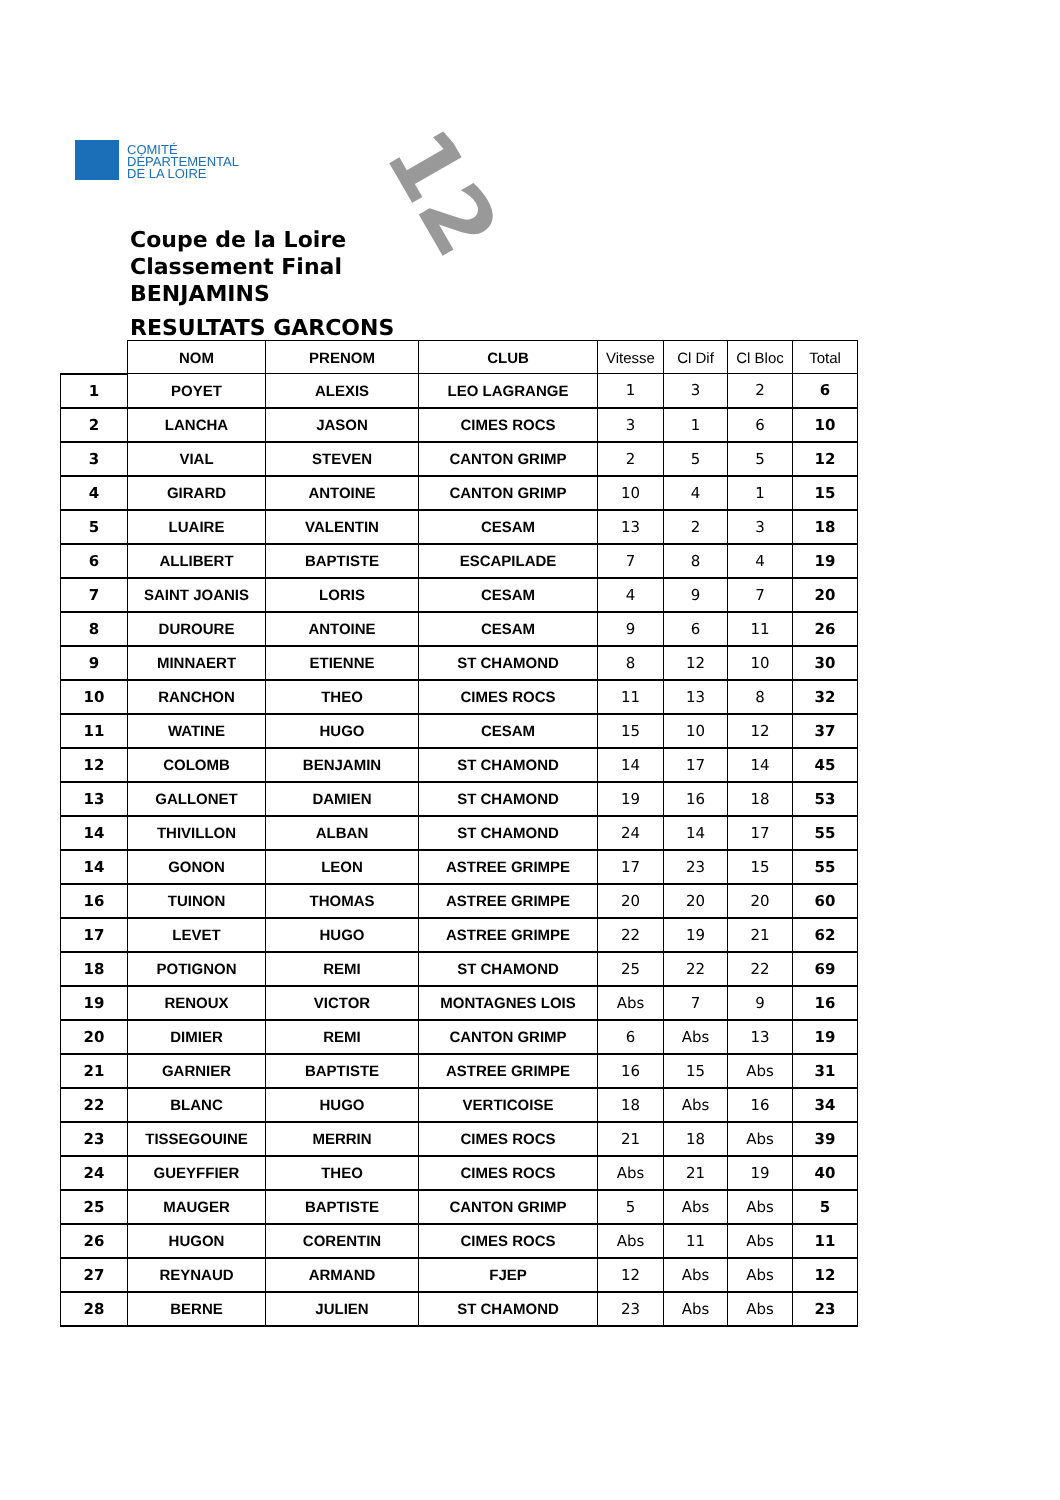COMITÉ
DÉPARTEMENTAL
DE LA LOIRE
12
Coupe de la Loire
Classement Final
BENJAMINS
RESULTATS GARCONS
| | NOM | PRENOM | CLUB | Vitesse | Cl Dif | Cl Bloc | Total |
| --- | --- | --- | --- | --- | --- | --- | --- |
| 1 | POYET | ALEXIS | LEO LAGRANGE | 1 | 3 | 2 | 6 |
| 2 | LANCHA | JASON | CIMES ROCS | 3 | 1 | 6 | 10 |
| 3 | VIAL | STEVEN | CANTON GRIMP | 2 | 5 | 5 | 12 |
| 4 | GIRARD | ANTOINE | CANTON GRIMP | 10 | 4 | 1 | 15 |
| 5 | LUAIRE | VALENTIN | CESAM | 13 | 2 | 3 | 18 |
| 6 | ALLIBERT | BAPTISTE | ESCAPILADE | 7 | 8 | 4 | 19 |
| 7 | SAINT JOANIS | LORIS | CESAM | 4 | 9 | 7 | 20 |
| 8 | DUROURE | ANTOINE | CESAM | 9 | 6 | 11 | 26 |
| 9 | MINNAERT | ETIENNE | ST CHAMOND | 8 | 12 | 10 | 30 |
| 10 | RANCHON | THEO | CIMES ROCS | 11 | 13 | 8 | 32 |
| 11 | WATINE | HUGO | CESAM | 15 | 10 | 12 | 37 |
| 12 | COLOMB | BENJAMIN | ST CHAMOND | 14 | 17 | 14 | 45 |
| 13 | GALLONET | DAMIEN | ST CHAMOND | 19 | 16 | 18 | 53 |
| 14 | THIVILLON | ALBAN | ST CHAMOND | 24 | 14 | 17 | 55 |
| 14 | GONON | LEON | ASTREE GRIMPE | 17 | 23 | 15 | 55 |
| 16 | TUINON | THOMAS | ASTREE GRIMPE | 20 | 20 | 20 | 60 |
| 17 | LEVET | HUGO | ASTREE GRIMPE | 22 | 19 | 21 | 62 |
| 18 | POTIGNON | REMI | ST CHAMOND | 25 | 22 | 22 | 69 |
| 19 | RENOUX | VICTOR | MONTAGNES LOIS | Abs | 7 | 9 | 16 |
| 20 | DIMIER | REMI | CANTON GRIMP | 6 | Abs | 13 | 19 |
| 21 | GARNIER | BAPTISTE | ASTREE GRIMPE | 16 | 15 | Abs | 31 |
| 22 | BLANC | HUGO | VERTICOISE | 18 | Abs | 16 | 34 |
| 23 | TISSEGOUINE | MERRIN | CIMES ROCS | 21 | 18 | Abs | 39 |
| 24 | GUEYFFIER | THEO | CIMES ROCS | Abs | 21 | 19 | 40 |
| 25 | MAUGER | BAPTISTE | CANTON GRIMP | 5 | Abs | Abs | 5 |
| 26 | HUGON | CORENTIN | CIMES ROCS | Abs | 11 | Abs | 11 |
| 27 | REYNAUD | ARMAND | FJEP | 12 | Abs | Abs | 12 |
| 28 | BERNE | JULIEN | ST CHAMOND | 23 | Abs | Abs | 23 |